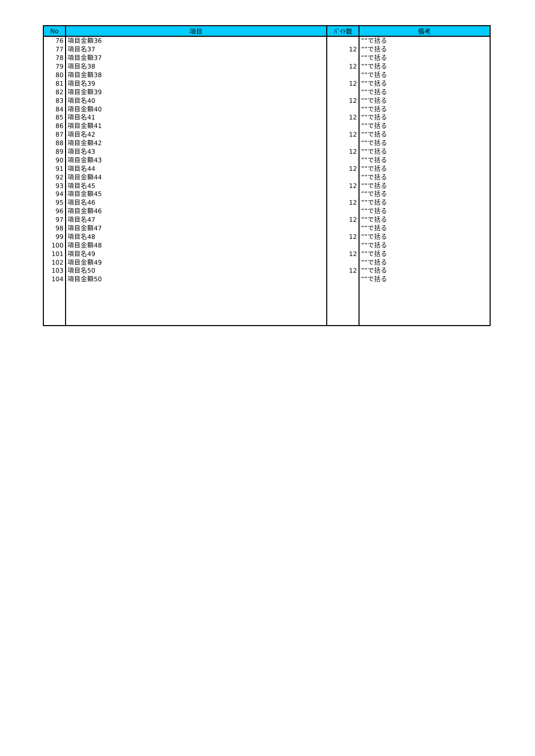| No | 項目 | ﾊﾞｲﾄ数 | 備考 |
| --- | --- | --- | --- |
| 76 | 項目金額36 | | ””で括る |
| 77 | 項目名37 | 12 | ””で括る |
| 78 | 項目金額37 | | ””で括る |
| 79 | 項目名38 | 12 | ””で括る |
| 80 | 項目金額38 | | ””で括る |
| 81 | 項目名39 | 12 | ””で括る |
| 82 | 項目金額39 | | ””で括る |
| 83 | 項目名40 | 12 | ””で括る |
| 84 | 項目金額40 | | ””で括る |
| 85 | 項目名41 | 12 | ””で括る |
| 86 | 項目金額41 | | ””で括る |
| 87 | 項目名42 | 12 | ””で括る |
| 88 | 項目金額42 | | ””で括る |
| 89 | 項目名43 | 12 | ””で括る |
| 90 | 項目金額43 | | ””で括る |
| 91 | 項目名44 | 12 | ””で括る |
| 92 | 項目金額44 | | ””で括る |
| 93 | 項目名45 | 12 | ””で括る |
| 94 | 項目金額45 | | ””で括る |
| 95 | 項目名46 | 12 | ””で括る |
| 96 | 項目金額46 | | ””で括る |
| 97 | 項目名47 | 12 | ””で括る |
| 98 | 項目金額47 | | ””で括る |
| 99 | 項目名48 | 12 | ””で括る |
| 100 | 項目金額48 | | ””で括る |
| 101 | 項目名49 | 12 | ””で括る |
| 102 | 項目金額49 | | ””で括る |
| 103 | 項目名50 | 12 | ””で括る |
| 104 | 項目金額50 | | ””で括る |